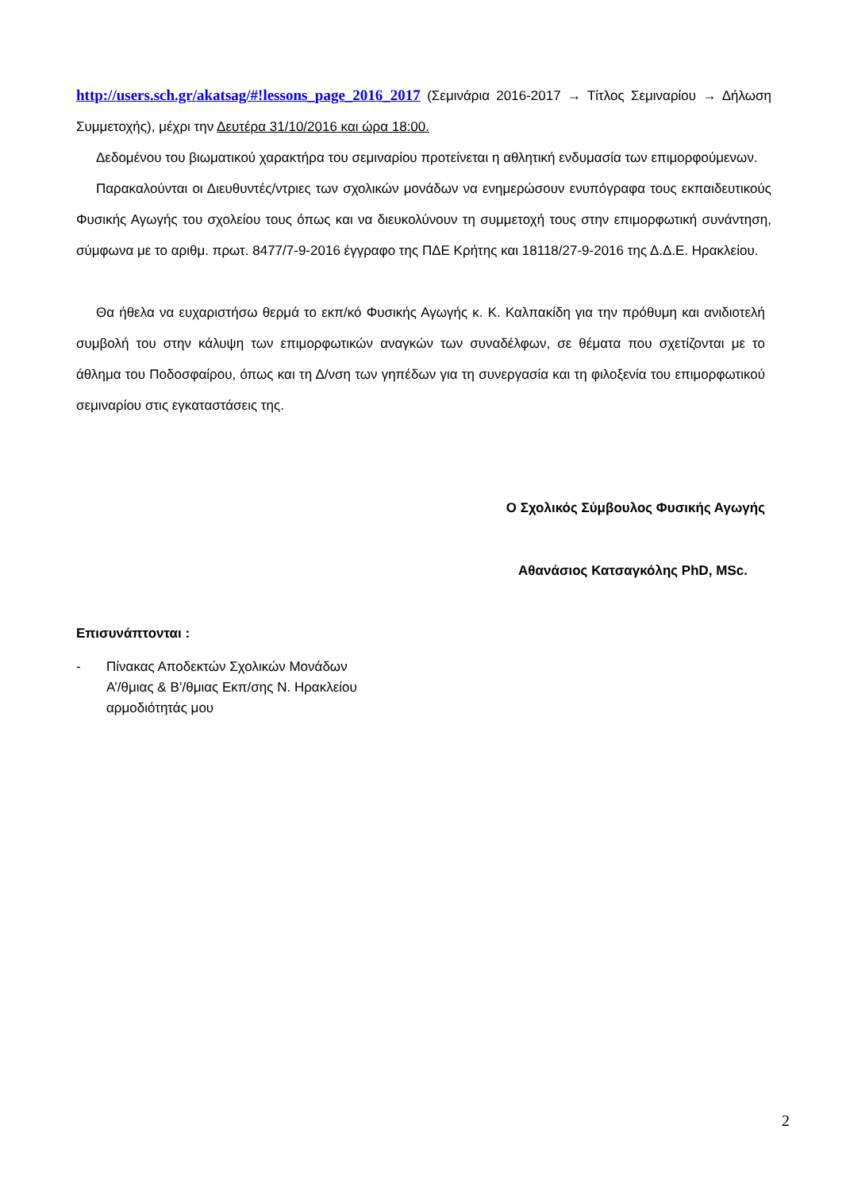http://users.sch.gr/akatsag/#!lessons_page_2016_2017 (Σεμινάρια 2016-2017 → Τίτλος Σεμιναρίου → Δήλωση Συμμετοχής), μέχρι την Δευτέρα 31/10/2016 και ώρα 18:00.
Δεδομένου του βιωματικού χαρακτήρα του σεμιναρίου προτείνεται η αθλητική ενδυμασία των επιμορφούμενων.
Παρακαλούνται οι Διευθυντές/ντριες των σχολικών μονάδων να ενημερώσουν ενυπόγραφα τους εκπαιδευτικούς Φυσικής Αγωγής του σχολείου τους όπως και να διευκολύνουν τη συμμετοχή τους στην επιμορφωτική συνάντηση, σύμφωνα με το αριθμ. πρωτ. 8477/7-9-2016 έγγραφο της ΠΔΕ Κρήτης και 18118/27-9-2016 της Δ.Δ.Ε. Ηρακλείου.
Θα ήθελα να ευχαριστήσω θερμά το εκπ/κό Φυσικής Αγωγής κ. Κ. Καλπακίδη για την πρόθυμη και ανιδιοτελή συμβολή του στην κάλυψη των επιμορφωτικών αναγκών των συναδέλφων, σε θέματα που σχετίζονται με το άθλημα του Ποδοσφαίρου, όπως και τη Δ/νση των γηπέδων για τη συνεργασία και τη φιλοξενία του επιμορφωτικού σεμιναρίου στις εγκαταστάσεις της.
Ο Σχολικός Σύμβουλος Φυσικής Αγωγής
Αθανάσιος Κατσαγκόλης PhD, MSc.
Επισυνάπτονται :
- Πίνακας Αποδεκτών Σχολικών Μονάδων
Α’/θμιας & Β’/θμιας Εκπ/σης Ν. Ηρακλείου
αρμοδιότητάς μου
2